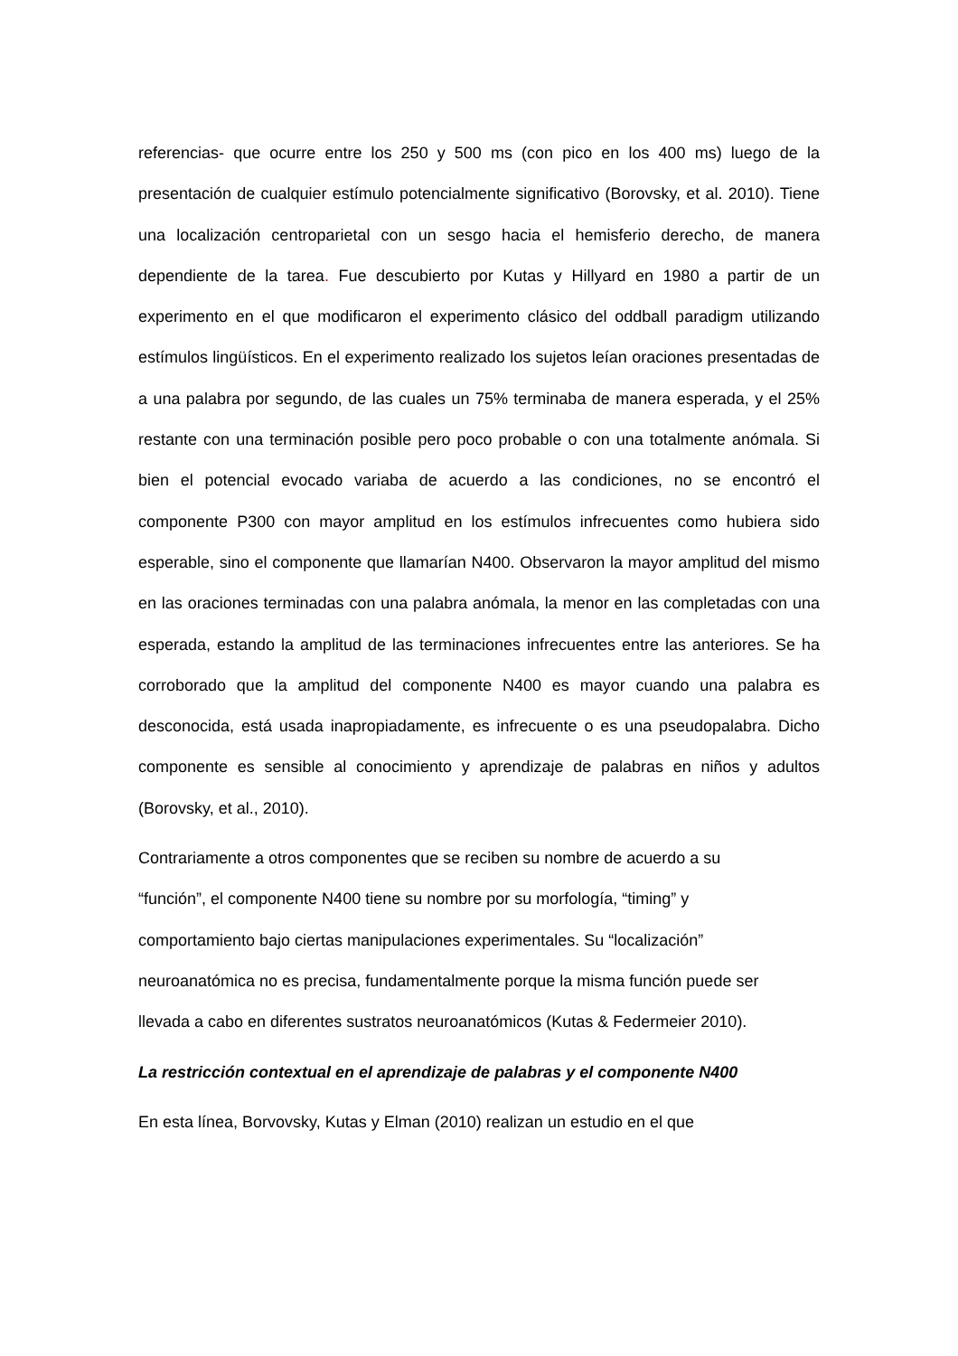referencias- que ocurre entre los 250 y 500 ms (con pico en los 400 ms) luego de la presentación de cualquier estímulo potencialmente significativo (Borovsky, et al. 2010). Tiene una localización centroparietal con un sesgo hacia el hemisferio derecho, de manera dependiente de la tarea. Fue descubierto por Kutas y Hillyard en 1980 a partir de un experimento en el que modificaron el experimento clásico del oddball paradigm utilizando estímulos lingüísticos. En el experimento realizado los sujetos leían oraciones presentadas de a una palabra por segundo, de las cuales un 75% terminaba de manera esperada, y el 25% restante con una terminación posible pero poco probable o con una totalmente anómala. Si bien el potencial evocado variaba de acuerdo a las condiciones, no se encontró el componente P300 con mayor amplitud en los estímulos infrecuentes como hubiera sido esperable, sino el componente que llamarían N400. Observaron la mayor amplitud del mismo en las oraciones terminadas con una palabra anómala, la menor en las completadas con una esperada, estando la amplitud de las terminaciones infrecuentes entre las anteriores. Se ha corroborado que la amplitud del componente N400 es mayor cuando una palabra es desconocida, está usada inapropiadamente, es infrecuente o es una pseudopalabra. Dicho componente es sensible al conocimiento y aprendizaje de palabras en niños y adultos (Borovsky, et al., 2010).
Contrariamente a otros componentes que se reciben su nombre de acuerdo a su
“función”, el componente N400 tiene su nombre por su morfología, “timing” y
comportamiento bajo ciertas manipulaciones experimentales. Su “localización”
neuroanatómica no es precisa, fundamentalmente porque la misma función puede ser
llevada a cabo en diferentes sustratos neuroanatómicos (Kutas & Federmeier 2010).
La restricción contextual en el aprendizaje de palabras y el componente N400
En esta línea, Borvovsky, Kutas y Elman (2010) realizan un estudio en el que